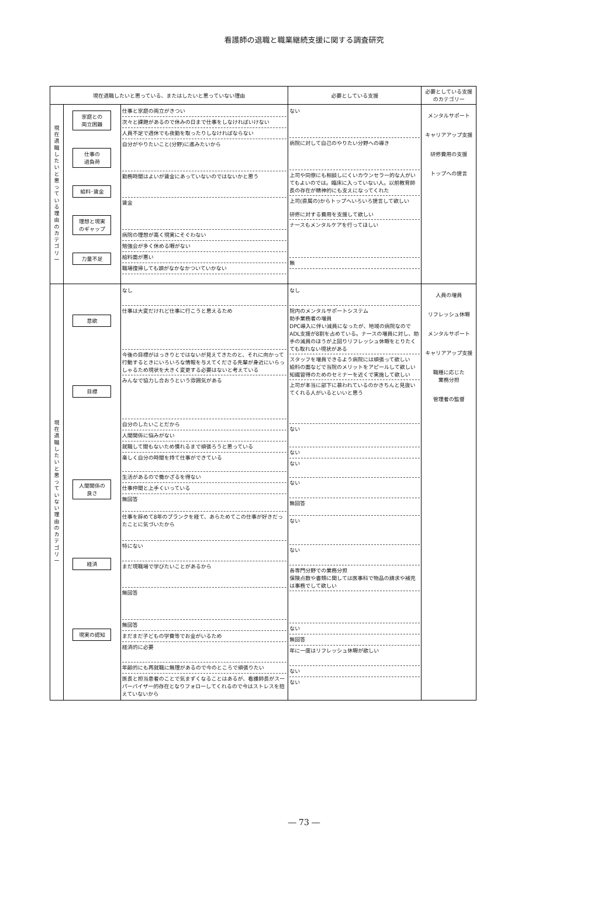看護師の退職と職業継続支援に関する調査研究
| 現在退職したいと思っている、またはしたいと思っていない理由 | | | 必要としている支援 | 必要としている支援のカテゴリー |
| --- | --- | --- | --- | --- |
| 現 在 退 職 し た い と 思 っ て い る 理 由 の カ テ ゴ リ ー | 家庭との 両立困難 仕事の 過負荷 給料･賃金 理想と現実 のギャップ 力量不足 | 仕事と家庭の両立がきつい 次々と課題があるので休みの日まで仕事をしなければいけない 人員不足で週休でも夜勤を取ったりしなければならない 自分がやりたいこと(分野)に進みたいから 勤務時間はよいが賃金にあっていないのではないかと思う 賃金 病院の理想が高く現実にそぐわない 勉強会が多く休める暇がない 給料面が悪い 職場復帰しても頭がなかなかついていかない | ない 病院に対して自己のやりたい分野への導き 上司や同僚にも相談しにくいカウンセラー的な人がいてもよいのでは。臨床に入っていない人。以前教育師長の存在が精神的にも支えになってくれた 上司(直属の)からトップへいろいろ提言して欲しい 研修に対する費用を支援して欲しい ナースもメンタルケアを行ってほしい 無 | メンタルサポート キャリアアップ支援 研修費用の支援 トップへの提言 |
| 現 在 退 職 し た い と 思 っ て い な い 理 由 の カ テ ゴ リ ー | 意欲 目標 人間関係の 良さ 経済 現実の認知 | なし 仕事は大変だけれど仕事に行こうと思えるため 今後の目標がはっきりとではないが見えてきたのと、それに向かって行動するときにいろいろな情報を与えてくださる先輩が身近にいらっしゃるため現状を大きく変更する必要はないと考えている みんなで協力し合おうという雰囲気がある 自分のしたいことだから 人間関係に悩みがない 就職して間もないため慣れるまで頑張ろうと思っている 楽しく自分の時間を持て仕事ができている 生活があるので働かざるを得ない 仕事仲間と上手くいっている 無回答 仕事を辞めて8年のブランクを経て、あらためてこの仕事が好きだったことに気づいたから 特にない まだ現職場で学びたいことがあるから 無回答 無回答 まだまだ子どもの学費等でお金がいるため 経済的に必要 年齢的にも再就職に無理があるので今のところで頑張りたい 医長と担当患者のことで気まずくなることはあるが、看護師長がスーパーバイザー的存在となりフォローしてくれるので今はストレスを抱えていないから | なし 院内のメンタルサポートシステム 助手業務者の増員 DPC導入に伴い減員になったが、地域の病院なのでADL支援が8割を占めている。ナースの増員に対し、助手の減員のほうが上回りリフレッシュ休暇をとりたくても取れない現状がある スタッフを増員できるよう病院には頑張って欲しい 給料の面などで当院のメリットをアピールして欲しい 知識習得のためのセミナーを近くで実施して欲しい 上司が本当に部下に慕われているのかきちんと見抜いてくれる人がいるといいと思う ない ない ない ない 無回答 ない ない 各専門分野での業務分担 保険点数や書類に関しては医事科で物品の請求や補充は事務でして欲しい ない 無回答 年に一度はリフレッシュ休暇が欲しい ない ない | 人員の増員 リフレッシュ休暇 メンタルサポート キャリアアップ支援 職種に応じた 業務分担 管理者の監督 |
― 73 ―